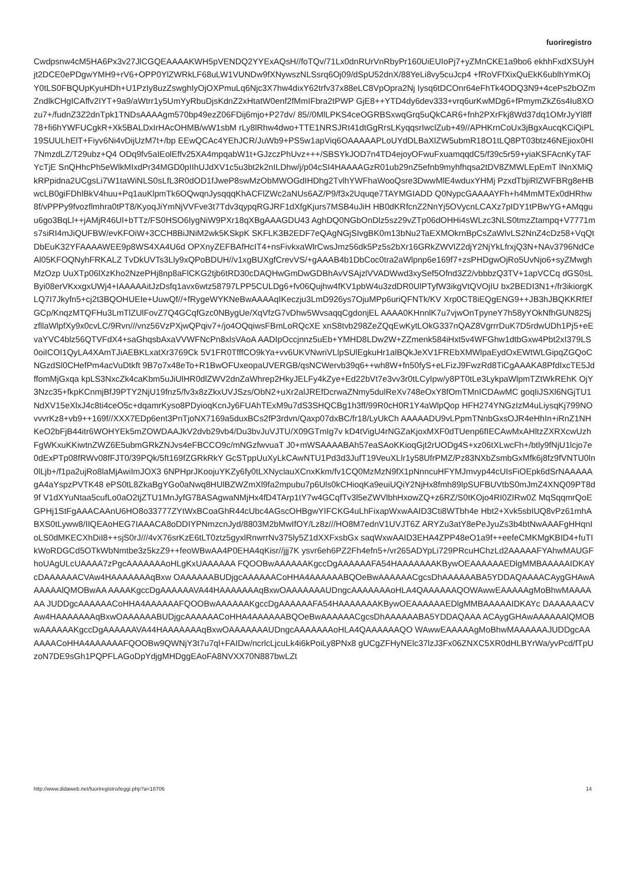fuoriregistro
Cwdpsnw4cM5HA6Px3v27JlCGQEAAAAKWH5pVENDQ2YYExAQsH//foTQv/71Lx0dnRUrVnRbyPr160UiEUIoPj7+yZMnCKE1a9bo6 ekhhFxdXSUyHjt2DCE0ePDgwYMH9+rV6+OPP0YlZWRkLF68uLW1VUNDw9fXNywszNLSsrq6Oj09/dSpU52dnX/88YeLi8vy5cuJcp4 +fRoVFfXixQuEkK6ublhYmKOjY0tLS0FBQUpKyuHDh+U1PzIy8uzZswghIyOjOXPmuLq6Njc3X7hw4dixY62trfv37x88eLC8VpOpra2Nj Iysq6tDCOnr64eFhTk4ODQ3N9+4cePs2bOZmZndlkCHgICAffv2IYT+9a9/aWtrr1y5UmYyRbuDjsKdnZ2xHtatW0enf2fMmIFbra2tPWP GjE8++YTD4dy6dev333+vrq6urKwMDg6+fPmymZkZ6s4Iu8XOzu7+/fudnZ3Z2dnTpk1TNDsAAAAgm570bp49ezZ06FDij6mjo+P27dv/ 85//0MlLPKS4ceOGRBSxwqGrq5uQkCAR6+fnh2PXrFkj8Wd37dq1OMrJyYl8ff78+fi6hYWFUCgkR+Xk5BALDxIrHAcOHMB/wW1sbM rLy8lRhw4dwo+TTE1NRSJRt41dtGgRrsLKyqqsrIwclZub+49//APHKrnCoUx3jBgxAucqKCiQiPL19SUULhElT+Fiyv6Ni4vDijUzM7t+/bp EEwQCAc4YEhJCR/JuWb9+PS5w1apViq6OAAAAAPLoUYdDLBaXlZW5ubmR18O1tLQ8PT03btz46NEjiox0HI7NmzdLZ/T29ubz+Q4 ODq9fv5aIEolEffv25XA4mpqabW1t+GJzczPhUvz+++/SBSYkJOD7n4TD4ejoyOFwuFxuamqqdC5/f39c5r59+yiaKSFAcnKyTAFYcTjE SnQHhcPh5eWlkMIxdPr34MGD0pIIhUJdXV1c5u3bt2k2nILDhw/j/p04cSI4HAAAAGzR01ub29nZ5efnb9myhfhqsa2tDV8ZMWLEpEmT lNnXMiQkRPpidna2UCgsLi7W1taWiNLS0sLfL3R0dOD1fJweP8swMzObMWOGdIHDhg2TvlhYWFhaWooQsre3DwwMlE4wduxYHMj PzxdTbjiRlZWFBRg8eHBwcLB0giFDhlBkV4huu+Pq1auKlpmTk6OQwqnJysqqqKhACFlZWc2aNUs6AZ/P9/f3x2Uquqe7TAYMGIADD Q0NypcGAAAAYFh+h4MmMTEx0dHRhw8f/vPPPy9fvozflmhra0tPT8/KyoqJiYmNjVVFve3t7Tdv3qypqRGJRF1dXfgKjurs7MSB4uJiH HB0dKRfcnZ2NnYj5OVycnLCAXz7pIDY1tPBwYG+AMqguu6go3BqLl++jAMjR46Ul+bTTz/FS0HSO6IygNiW9PXr18qXBgAAAGDU43 AghDQ0NGbOnDlz5sz29vZTp06dOHHi4sWLzc3NLS0tmzZtampq+V7771ms7siRI4mJiQUFBW/evKFOiW+3CCH8BiJNiM2wk5KSkpK SKFLK3B2EDF7eQAgNGjSIvgBK0m13bNu2TaEXMOkrnBpCsZaWlvLS2NnZ4cDz58+VqQtDbEuK32YFAAAAWEE9p8WS4XA4U6d OPXnyZEFBAfHcIT4+nsFivkxaWlrCwsJmz56dk5Pz5s2bXr16GRkZWVlZ2djY2NjYkLfrxjQ3N+NAv3796NdCeAl05KFOQNyhFRKALZ TvDkUVTs3Lly9xQPoBDUH//v1xgBUXgfCrevVS/+gAAAB4b1DbCoc0tra2aWlpnp6e169f7+zsPHDgwOjRo5UvNjo6+syZMwghMzOzp UuXTp06lXzKho2NzePHj8np8aFlCKG2tjb6tRD30cDAQHwGmDwGDBhAvVSAjzlVVADWwd3xySef5Ofnd3Z2/vbbbzQ3TV+1apVCCq dGS0sLByi08erVKxxgxUWj4+IAAAAAitJzDsfq1avx6wtz58797LPP5CULDg6+fv06Qujhw4fKV1pbW4u3zdDR0UlPTyfW3ikgVtQVOjIU bx2BEDI3N1+/fr3ikiorgKLQ7I7Jkyfn5+cj2t3BQOHUEIe+UuwQf//+fRygeWYKNeBwAAAAqIKeczju3LmD926ys7OjuMPp6uriQFNTk/KV Xrp0CT8iEQgENG9++JB3hJBQKKRfEfGCp/KnqzMTQFHu3LmTlZUlFovZ7Q4GCqfGzc0NBygUe/XqVfzG7vDhw5WvsaqqCgdonjEL AAAA0KHnnlK7u7vjwOnTpyneY7h58yYOkNfhGUN82SjzfllaWlpfXy9x0cvLC/9Rvn///vnz56VzPXjwQPqiv7+/jo4OQqiwsFBmLoRQcXE xnS8tvb298ZeZQqEwKytLOkG337nQAZ8VgrrrDuK7D5rdwUDh1Pj5+eEvaYVC4blz56QTVFdX4+saGhqsbAxaVVWFNcPn8xlsVAoA AADIpOccjnnz5uEb+YMHD8LDw2W+ZZmenk584iHxt5v4WFGhw1dtbGxw4Pbt2xI379LS0oiICOI1QyLA4XAmTJiAEBKLxatXr3769Ck 5V1FR0TfffCO9kYa+vv6UKVNwriVLlpSUlEgkuHr1alBQkJeXV1FREbXMWlpaEydOxEWtWLGipqZGQoCNGzdSl0CHefPm4acVuDtkft 9B7o7x48eTo+R1BwOFUxeopaUVERGB/qsNCWervb39q6++wh8W+fn50fyS+eLFizJ9FwzRd8TiCgAAAKA8PfdIxcTE5JdffomMjGxqa kpLS3NxcZk4caKbm5uJiUlHR0dlZWV2dnZaWhrep2HkyJELFy4kZye+Ed22bVt7e3vv3r0tLCyIpw/y8PT0tLe3LykpaWlpmTZtWkREhK OjY3Nzc35+fkpKCnmjBfJ9PTY2NjU19fnz5/fv3x8zZkxUVJSzs/ObN2+uXr2alJREfDcrwaZNmy5dulReXv748eOxY8fOmTMnICDAwMC goqIiJSXl6NGjTU1NdXV15eXlxJ4c8ti4ceO5c+dqamrKyso8PDyioqKcnJy6FUAhTExM9u7dS3SHQCBg1h3ff/99R0cH0R1Y4aWlpQop HFH274YNGzIzM4uLiysqKj799NOvvvrKz8+vb9++169f//XXX7EDp6ent3PnTjoNX7169a5duxBCs2fP3rdvn/Qaxp07dxBC/fr18/LyUkCh AAAAADU9vLPpmTNnbGxsOJR4eHhIn+iRnZ1NHKeO2bFjB44itr6WOHYEk5mZOWDAAJkV2dvb29vb4/Du3bvJuVJTU/X09GTmIg7v kD4tVigU4rNGZaKjoxMXF0dTUenp6fIECAwMxAHltzZXRXcwUzhFgWKxuKKiwtnZWZ6E5ubmGRkZNJvs4eFBCCO9c/mNGzfwvuaT J0+mWSAAAABAh57eaSAoKKioqGjt2rUODg4S+xz06tXLwcFh+/btly9fNjU1lcjo7e0dExPTp08fRWv08fFJT0/39PQk/5ft169fZGRkRkY GcSTppUuXyLkCAwNTU1Pd3d3JufT19VeuXLlr1y58UfrPMZ/Pz83NXbZsmbGxMfk6j8fz9fVNTU0ln0lLjb+/f1pa2ujRo8laMjAwiImJOX3 6NPHprJKoojuYKZy6fy0tLXNyclauXCnxKkm/fv1CQ0MzMzN9fX1pNnncuHFYMJmvyp44cUIsFiOEpk6dSrNAAAAAgA4aYspzPVTK48 ePS0tL8ZkaBgYGo0aNwq8HUlBZWZmXl9fa2mpubu7p6Uls0kCHioqKa9euiUQiY2NjHx8fmh89lpSUFBUVtbS0mJmZ4XNQ09PT8d9f V1dXYuNtaa5cufLo0aO2tjZTU1MnJyfG78ASAgwaNMjHx4fD4TArp1tY7w4GCqfTv3l5eZWVlbhHxowZQ+z6RZ/S0tKOjo4RI0ZIRw0Z MqSqqmrQoEGPHj1StFgAAACAAnU6HO8o33777ZYtWxBCoaGhR44cUbc4AGscOHBgwYIFCKG4uLhFixapWxwAAID3Cti8WTbh4e Hbt2+Xvk5sbIUQ8vPz61mhABXS0tLyww8/IIQEAoHEG7IAAACA8oDDIYPNmzcnJyd/8803M2bMwIfOY/Lz8z///HO8M7ednV1UVJT6Z ARYZu3atY8ePeJyuZs3b4btNwAAAFgHHqnIoLS0dMKECXhDiI8++sjS0rJ///4vX76srKzE6tLT0ztz5gyxlRnwrrNv375ly5Z1dXXFxsbGx saqWxwAAID3EHA4ZPP48eO1a9f++eefeCMKMgKBID4+fuTIkWoRDGCd5OTkWbNmtbe3z5kzZ9++feoWBwAA4P0EHA4qKisr//jjj7K ysvr6eh6PZ2Fh4efn5+/vr265ADYpLi729PRcuHChzLd2AAAAAFYAhwMAUGFhoUAgULcUAAAA7zPgcAAAAAAAoHLgKxUAAAAAA FQOOBwAAAAAAKgccDgAAAAAAFA54HAAAAAAAKBywOEAAAAAAEDlgMMBAAAAAIDKAYcDAAAAAACVAw4HAAAAAAAqBxw OAAAAAABUDjgcAAAAAACoHHA4AAAAAABQOeBwAAAAAACgcsDhAAAAAABA5YDDAQAAAACAygGHAwAAAAAAlQMOBwAA AAAAKgccDgAAAAAAVA44HAAAAAAAqBxwOAAAAAAAUDngcAAAAAAAoHLA4QAAAAAAQOWAwwEAAAAAgMoBhwMAAAAAA JUDDgcAAAAAACoHHA4AAAAAAFQOOBwAAAAAAKgccDgAAAAAAFA54HAAAAAAAKBywOEAAAAAAEDlgMMBAAAAAIDKAYc DAAAAAACVAw4HAAAAAAAqBxwOAAAAAABUDjgcAAAAAACoHHA4AAAAAABQOeBwAAAAAACgcsDhAAAAAABA5YDDAQAAA ACAygGHAwAAAAAAlQMOBwAAAAAAKgccDgAAAAAAVA44HAAAAAAAqBxwOAAAAAAAUDngcAAAAAAAoHLA4QAAAAAAQO WAwwEAAAAAgMoBhwMAAAAAAJUDDgcAAAAAACoHHA4AAAAAAFQOOBw9QWNjY3t7u7ql+FAIDw/ncrlcLjcuLk4i6kPoiLy8PNx8 gUCgZFHyNElc37lzJ3Fx06ZNXC5XR0dHLBYrWa/yvPcd/fTpUzoN7DE9sGh1PQPFLAGoDpYdjgMHDggEAoFA8NVXX70N887bwLZt
http://www.didaweb.net/fuoriregistro/leggi.php?a=18706 14